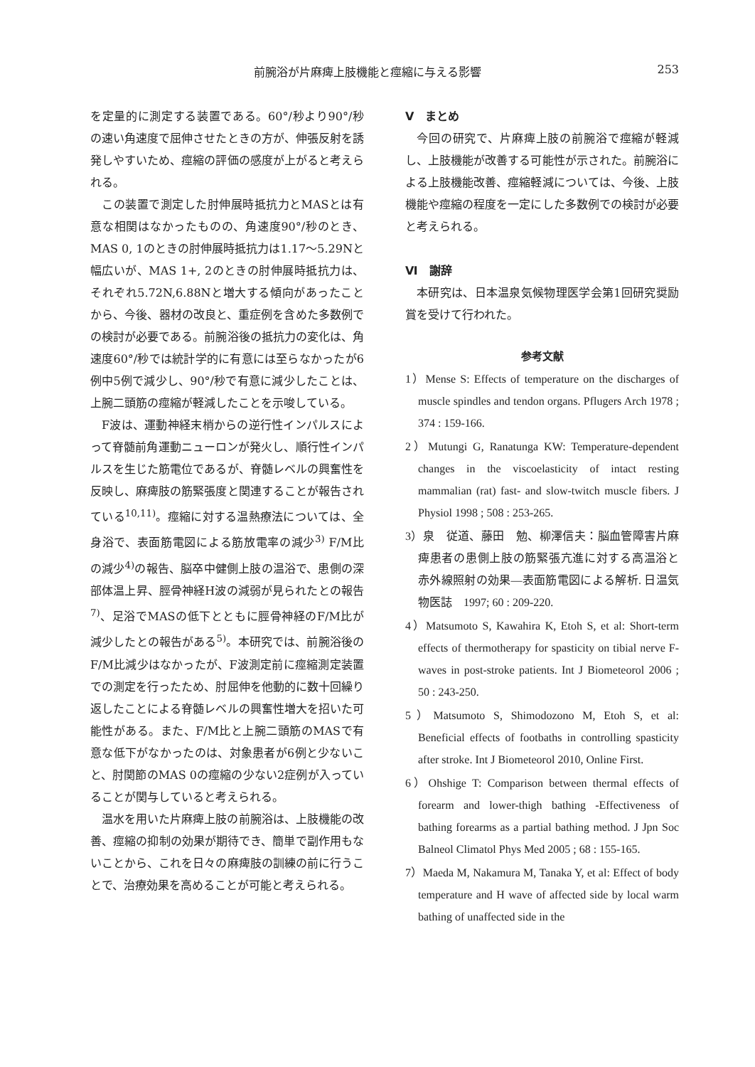前腕浴が片麻痺上肢機能と痙縮に与える影響 253
を定量的に測定する装置である。60°/秒より90°/秒の速い角速度で屈伸させたときの方が、伸張反射を誘発しやすいため、痙縮の評価の感度が上がると考えられる。
この装置で測定した肘伸展時抵抗力とMASとは有意な相関はなかったものの、角速度90°/秒のとき、MAS 0, 1のときの肘伸展時抵抗力は1.17～5.29Nと幅広いが、MAS 1+, 2のときの肘伸展時抵抗力は、それぞれ5.72N,6.88Nと増大する傾向があったことから、今後、器材の改良と、重症例を含めた多数例での検討が必要である。前腕浴後の抵抗力の変化は、角速度60°/秒では統計学的に有意には至らなかったが6例中5例で減少し、90°/秒で有意に減少したことは、上腕二頭筋の痙縮が軽減したことを示唆している。
F波は、運動神経末梢からの逆行性インパルスによって脊髄前角運動ニューロンが発火し、順行性インパルスを生じた筋電位であるが、脊髄レベルの興奮性を反映し、麻痺肢の筋緊張度と関連することが報告されている<sup>10,11)</sup>。痙縮に対する温熱療法については、全身浴で、表面筋電図による筋放電率の減少<sup>3)</sup> F/M比の減少<sup>4)</sup>の報告、脳卒中健側上肢の温浴で、患側の深部体温上昇、脛骨神経H波の減弱が見られたとの報告<sup>7)</sup>、足浴でMASの低下とともに脛骨神経のF/M比が減少したとの報告がある<sup>5)</sup>。本研究では、前腕浴後のF/M比減少はなかったが、F波測定前に痙縮測定装置での測定を行ったため、肘屈伸を他動的に数十回繰り返したことによる脊髄レベルの興奮性増大を招いた可能性がある。また、F/M比と上腕二頭筋のMASで有意な低下がなかったのは、対象患者が6例と少ないこと、肘関節のMAS 0の痙縮の少ない2症例が入っていることが関与していると考えられる。
温水を用いた片麻痺上肢の前腕浴は、上肢機能の改善、痙縮の抑制の効果が期待でき、簡単で副作用もないことから、これを日々の麻痺肢の訓練の前に行うことで、治療効果を高めることが可能と考えられる。
Ⅴ　まとめ
今回の研究で、片麻痺上肢の前腕浴で痙縮が軽減し、上肢機能が改善する可能性が示された。前腕浴による上肢機能改善、痙縮軽減については、今後、上肢機能や痙縮の程度を一定にした多数例での検討が必要と考えられる。
Ⅵ　謝辞
本研究は、日本温泉気候物理医学会第1回研究奨励賞を受けて行われた。
参考文献
1）Mense S: Effects of temperature on the discharges of muscle spindles and tendon organs. Pflugers Arch 1978 ; 374 : 159-166.
2）Mutungi G, Ranatunga KW: Temperature-dependent changes in the viscoelasticity of intact resting mammalian (rat) fast- and slow-twitch muscle fibers. J Physiol 1998 ; 508 : 253-265.
3）泉　従道、藤田　勉、柳澤信夫：脳血管障害片麻痺患者の患側上肢の筋緊張亢進に対する高温浴と赤外線照射の効果―表面筋電図による解析. 日温気物医誌　1997; 60 : 209-220.
4）Matsumoto S, Kawahira K, Etoh S, et al: Short-term effects of thermotherapy for spasticity on tibial nerve F-waves in post-stroke patients. Int J Biometeorol 2006 ; 50 : 243-250.
5）Matsumoto S, Shimodozono M, Etoh S, et al: Beneficial effects of footbaths in controlling spasticity after stroke. Int J Biometeorol 2010, Online First.
6）Ohshige T: Comparison between thermal effects of forearm and lower-thigh bathing -Effectiveness of bathing forearms as a partial bathing method. J Jpn Soc Balneol Climatol Phys Med 2005 ; 68 : 155-165.
7）Maeda M, Nakamura M, Tanaka Y, et al: Effect of body temperature and H wave of affected side by local warm bathing of unaffected side in the